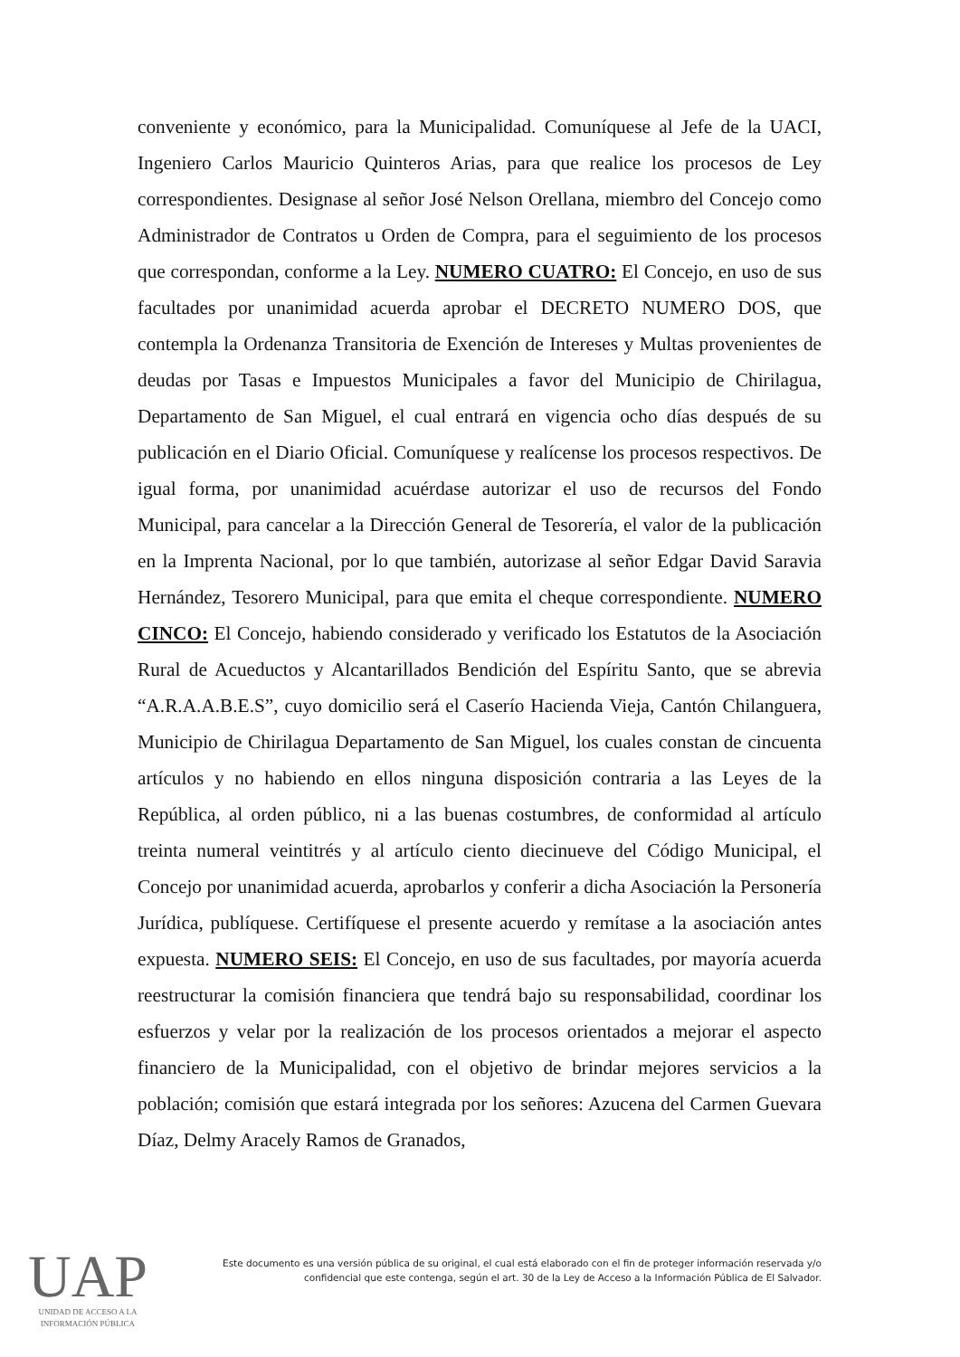conveniente y económico, para la Municipalidad. Comuníquese al Jefe de la UACI, Ingeniero Carlos Mauricio Quinteros Arias, para que realice los procesos de Ley correspondientes. Designase al señor José Nelson Orellana, miembro del Concejo como Administrador de Contratos u Orden de Compra, para el seguimiento de los procesos que correspondan, conforme a la Ley. NUMERO CUATRO: El Concejo, en uso de sus facultades por unanimidad acuerda aprobar el DECRETO NUMERO DOS, que contempla la Ordenanza Transitoria de Exención de Intereses y Multas provenientes de deudas por Tasas e Impuestos Municipales a favor del Municipio de Chirilagua, Departamento de San Miguel, el cual entrará en vigencia ocho días después de su publicación en el Diario Oficial. Comuníquese y realícense los procesos respectivos. De igual forma, por unanimidad acuérdase autorizar el uso de recursos del Fondo Municipal, para cancelar a la Dirección General de Tesorería, el valor de la publicación en la Imprenta Nacional, por lo que también, autorizase al señor Edgar David Saravia Hernández, Tesorero Municipal, para que emita el cheque correspondiente. NUMERO CINCO: El Concejo, habiendo considerado y verificado los Estatutos de la Asociación Rural de Acueductos y Alcantarillados Bendición del Espíritu Santo, que se abrevia “A.R.A.A.B.E.S”, cuyo domicilio será el Caserío Hacienda Vieja, Cantón Chilanguera, Municipio de Chirilagua Departamento de San Miguel, los cuales constan de cincuenta artículos y no habiendo en ellos ninguna disposición contraria a las Leyes de la República, al orden público, ni a las buenas costumbres, de conformidad al artículo treinta numeral veintitrés y al artículo ciento diecinueve del Código Municipal, el Concejo por unanimidad acuerda, aprobarlos y conferir a dicha Asociación la Personería Jurídica, publíquese. Certifíquese el presente acuerdo y remítase a la asociación antes expuesta. NUMERO SEIS: El Concejo, en uso de sus facultades, por mayoría acuerda reestructurar la comisión financiera que tendrá bajo su responsabilidad, coordinar los esfuerzos y velar por la realización de los procesos orientados a mejorar el aspecto financiero de la Municipalidad, con el objetivo de brindar mejores servicios a la población; comisión que estará integrada por los señores: Azucena del Carmen Guevara Díaz, Delmy Aracely Ramos de Granados,
UAP
UNIDAD DE ACCESO A LA
INFORMACIÓN PÚBLICA
Este documento es una versión pública de su original, el cual está elaborado con el fin de proteger información reservada y/o
confidencial que este contenga, según el art. 30 de la Ley de Acceso a la Información Pública de El Salvador.